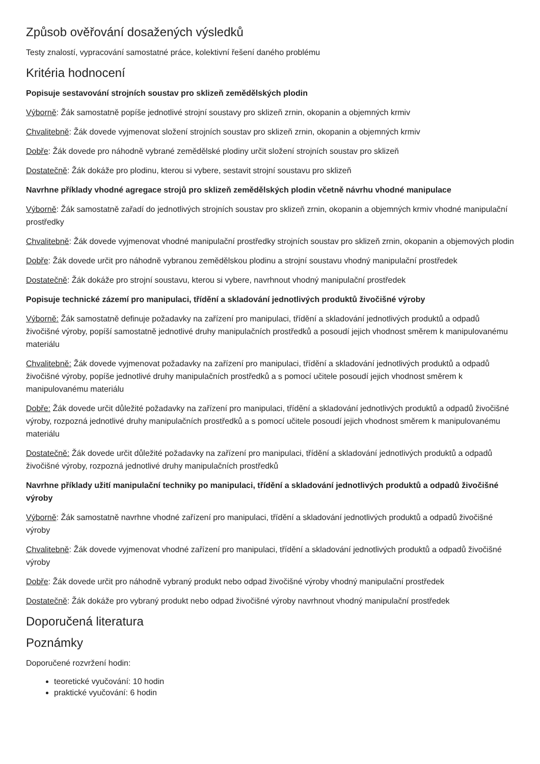Způsob ověřování dosažených výsledků
Testy znalostí, vypracování samostatné práce, kolektivní řešení daného problému
Kritéria hodnocení
Popisuje sestavování strojních soustav pro sklizeň zemědělských plodin
Výborně: Žák samostatně popíše jednotlivé strojní soustavy pro sklizeň zrnin, okopanin a objemných krmiv
Chvalitebně: Žák dovede vyjmenovat složení strojních soustav pro sklizeň zrnin, okopanin a objemných krmiv
Dobře: Žák dovede pro náhodně vybrané zemědělské plodiny určit složení strojních soustav pro sklizeň
Dostatečně: Žák dokáže pro plodinu, kterou si vybere, sestavit strojní soustavu pro sklizeň
Navrhne příklady vhodné agregace strojů pro sklizeň zemědělských plodin včetně návrhu vhodné manipulace
Výborně: Žák samostatně zařadí do jednotlivých strojních soustav pro sklizeň zrnin, okopanin a objemných krmiv vhodné manipulační prostředky
Chvalitebně: Žák dovede vyjmenovat vhodné manipulační prostředky strojních soustav pro sklizeň zrnin, okopanin a objemových plodin
Dobře: Žák dovede určit pro náhodně vybranou zemědělskou plodinu a strojní soustavu vhodný manipulační prostředek
Dostatečně: Žák dokáže pro strojní soustavu, kterou si vybere, navrhnout vhodný manipulační prostředek
Popisuje technické zázemí pro manipulaci, třídění a skladování jednotlivých produktů živočišné výroby
Výborně: Žák samostatně definuje požadavky na zařízení pro manipulaci, třídění a skladování jednotlivých produktů a odpadů živočišné výroby, popíší samostatně jednotlivé druhy manipulačních prostředků a posoudí jejich vhodnost směrem k manipulovanému materiálu
Chvalitebně: Žák dovede vyjmenovat požadavky na zařízení pro manipulaci, třídění a skladování jednotlivých produktů a odpadů živočišné výroby, popíše jednotlivé druhy manipulačních prostředků a s pomocí učitele posoudí jejich vhodnost směrem k manipulovanému materiálu
Dobře: Žák dovede určit důležité požadavky na zařízení pro manipulaci, třídění a skladování jednotlivých produktů a odpadů živočišné výroby, rozpozná jednotlivé druhy manipulačních prostředků a s pomocí učitele posoudí jejich vhodnost směrem k manipulovanému materiálu
Dostatečně: Žák dovede určit důležité požadavky na zařízení pro manipulaci, třídění a skladování jednotlivých produktů a odpadů živočišné výroby, rozpozná jednotlivé druhy manipulačních prostředků
Navrhne příklady užití manipulační techniky po manipulaci, třídění a skladování jednotlivých produktů a odpadů živočišné výroby
Výborně: Žák samostatně navrhne vhodné zařízení pro manipulaci, třídění a skladování jednotlivých produktů a odpadů živočišné výroby
Chvalitebně: Žák dovede vyjmenovat vhodné zařízení pro manipulaci, třídění a skladování jednotlivých produktů a odpadů živočišné výroby
Dobře: Žák dovede určit pro náhodně vybraný produkt nebo odpad živočišné výroby vhodný manipulační prostředek
Dostatečně: Žák dokáže pro vybraný produkt nebo odpad živočišné výroby navrhnout vhodný manipulační prostředek
Doporučená literatura
Poznámky
Doporučené rozvržení hodin:
teoretické vyučování: 10 hodin
praktické vyučování: 6 hodin